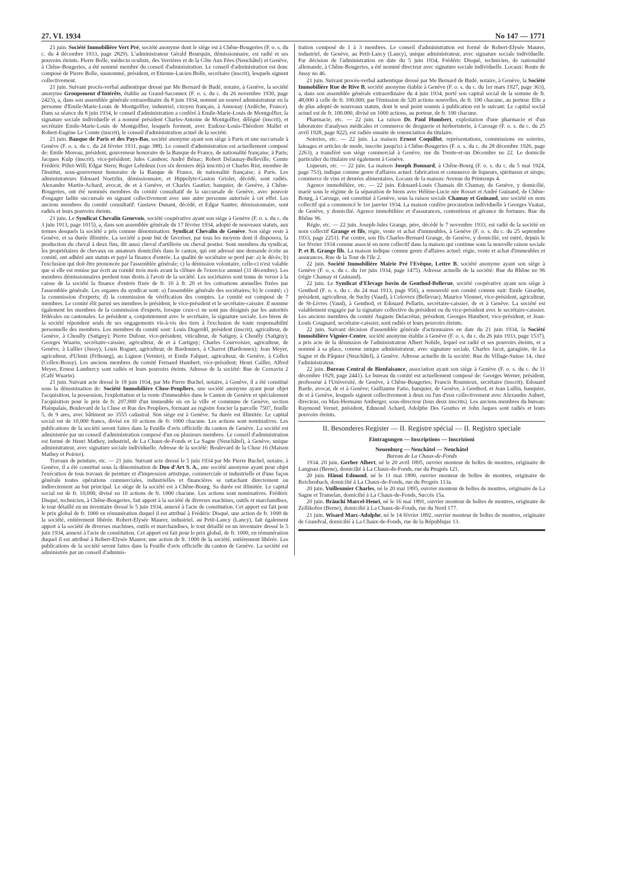27. VI. 1934 No 147 — 1771
21 juin. Société Immobilière Vert Pré, société anonyme dont le siège est à Chêne-Bougeries (F. o. s. du c. du 4 décembre 1933, page 2829). L'administrateur Gérald Bourquin, démissionnaire, est radié et ses pouvoirs éteints. Pierre Bolle, médecin oculiste, des Verrières et de la Côte Aux Fées (Neuchâtel) et Genève, à Chêne-Bougeries, a été nommé membre du conseil d'administration. Le conseil d'administration est donc composé de Pierre Bolle, susnommé, président, et Etienne-Lucien Bolle, secrétaire (inscrit), lesquels signent collectivement.
21 juin. Suivant procès-verbal authentique dressé par Me Bernard de Budé, notaire, à Genève, la société anonyme Groupement d'Intérêts, établie au Grand-Saconnex (F. o. s. du c. du 26 novembre 1930, page 2423), a, dans son assemblée générale extraordinaire du 8 juin 1934, nommé un nouvel administrateur en la personne d'Emile-Marie-Louis de Montgolfier, industriel, citoyen français, à Annonay (Ardèche, France). Dans sa séance du 8 juin 1934, le conseil d'administration a conféré à Emile-Marie-Louis de Montgolfier, la signature sociale individuelle et a nommé président Charles-Antoine de Montgolfier, délégué (inscrit), et secrétaire Emile-Marie-Louis de Montgolfier, lesquels forment, avec Eudoxe-Louis-Théodore Mallet et Robert-Eugène Le Comte (inscrit), le conseil d'administration actuel de la société.
21 juin. Banque de Paris et des Pays-Bas, société anonyme ayant son siège à Paris et une succursale à Genève (F. o. s. du c. du 24 février 1931, page 388). Le conseil d'administration est actuellement composé de: Emile Moreau, président, gouverneur honoraire de la Banque de France, de nationalité française, à Paris; Jacques Kulp (inscrit), vice-président; Jules Cambon; André Bénac; Robert Delaunay-Belleville; Comte Frédéric Pillet-Will; Edgar Stern; Roger Lehideux (ces six derniers déjà inscrits) et Charles Rist, membre de l'Institut, sous-gouverneur honoraire de la Banque de France, de nationalité française, à Paris. Les administrateurs Edouard Noetzlin, démissionnaire, et Hippolyte-Gaston Griolet, décédé, sont radiés. Alexandre Martin-Achard, avocat, de et à Genève, et Charles Gautier, banquier, de Genève, à Chêne-Bougeries, ont été nommés membres du comité consultatif de la succursale de Genève, avec pouvoir d'engager ladite succursale en signant collectivement avec une autre personne autorisée à cet effet. Les anciens membres du comité consultatif: Gustave Dunant, décédé, et Edgar Sautter, démissionnaire, sont radiés et leurs pouvoirs éteints.
21 juin. Le Syndicat Chevalin Genevois, société coopérative ayant son siège à Genève (F. o. s. du c. du 3 juin 1913, page 1015), a, dans son assemblée générale du 17 février 1934, adopté de nouveaux statuts, aux termes desquels la société a pris comme dénomination: Syndicat Chevalin de Genève. Son siège reste à Genève, et sa durée illimitée. La société a pour but de favoriser, par tous les moyens dont il disposera, la production du cheval à deux fins, dit aussi cheval d'artillerie ou cheval postier. Sont membres du syndicat, les propriétaires de chevaux ou amateurs domiciliés dans le canton, qui ont adressé une demande écrite au comité, ont adhéré aux statuts et payé la finance d'entrée. La qualité de sociétaire se perd par: a) le décès; b) l'exclusion qui doit être prononcée par l'assemblée générale; c) la démission volontaire, celle-ci n'est valable que si elle est remise par écrit au comité trois mois avant la clôture de l'exercice annuel (31 décembre). Les membres démissionnaires perdent tous droits à l'avoir de la société. Les sociétaires sont tenus de verser à la caisse de la société la finance d'entrée fixée de fr. 10 à fr. 20 et les cotisations annuelles fixées par l'assemblée générale. Les organes du syndicat sont: a) l'assemblée générale des sociétaires; b) le comité; c) la commission d'experts; d) la commission de vérification des comptes. Le comité est composé de 7 membres. Le comité élit parmi ses membres le président, le vice-président et le secrétaire-caissier. Il nomme également les membres de la commission d'experts, lorsque ceux-ci ne sont pas désignés par les autorités fédérales ou cantonales. Le président a, conjointement avec le secrétaire, la signature sociale. Les biens de la société répondent seuls de ses engagements vis-à-vis des tiers à l'exclusion de toute responsabilité personnelle des membres. Les membres du comité sont: Louis Dugerdil, président (inscrit), agriculteur, de Genève, à Choully (Satigny); Pierre Dufour, vice-président, viticulteur, de Satigny, à Choully (Satigny); Georges Wuarin, secrétaire-caissier, agriculteur, de et à Cartigny; Charles Courvoisier, agriculteur, de Genève, à Lullier (Jussy); Louis Roguet, agriculteur, de Bardonnex, à Charrot (Bardonnex); Jean Meyer, agriculteur, d'Ulmiz (Fribourg), au Lignon (Vernier), et Emile Falquet, agriculteur, de Genève, à Collex (Collex-Bossy). Les anciens membres du comité Fernand Humbert, vice-président; Henri Cailler, Alfred Meyer, Ernest Lambercy sont radiés et leurs pouvoirs éteints. Adresse de la société: Rue de Cornavin 2 (Café Wuarin).
21 juin. Suivant acte dressé le 18 juin 1934, par Me Pierre Buchel, notaire, à Genève, il a été constitué sous la dénomination de: Société Immobilière Cluse-Peupliers, une société anonyme ayant pour objet l'acquisition, la possession, l'exploitation et la vente d'immeubles dans le Canton de Genève et spécialement l'acquisition pour le prix de fr. 207,000 d'un immeuble sis en la ville et commune de Genève, section Plainpalais, Boulevard de la Cluse et Rue des Peupliers, formant au registre foncier la parcelle 7507, feuille 5, de 9 ares, avec bâtiment no 3555 cadastral. Son siège est à Genève. Sa durée est illimitée. Le capital social est de 10,000 francs, divisé en 10 actions de fr. 1000 chacune. Les actions sont nominatives. Les publications de la société seront faites dans la Feuille d'avis officielle du canton de Genève. La société est administrée par un conseil d'administration composé d'un ou plusieurs membres. Le conseil d'administration est formé de Henri Mathey, industriel, de La Chaux-de-Fonds et La Sagne (Neuchâtel), à Genève, unique administrateur, avec signature sociale individuelle. Adresse de la société: Boulevard de la Cluse 16 (Maison Mathey et Poirier).
Travaux de peinture, etc. — 21 juin. Suivant acte dressé le 5 juin 1934 par Me Pierre Buchel, notaire, à Genève, il a été constitué sous la dénomination de Duo d'Art S. A., une société anonyme ayant pour objet l'exécution de tous travaux de peinture et d'impression artistique, commerciale et industrielle et d'une façon générale toutes opérations commerciales, industrielles et financières se rattachant directement ou indirectement au but principal. Le siège de la société est à Chêne-Bourg. Sa durée est illimitée. Le capital social est de fr. 10,000, divisé en 10 actions de fr. 1000 chacune. Les actions sont nominatives. Frédéric Disqué, technicien, à Chêne-Bougeries, fait apport à la société de diverses machines, outils et marchandises, le tout détaillé en un inventaire dressé le 5 juin 1934, annexé à l'acte de constitution. Cet apport est fait pour le prix global de fr. 1000 en rémunération duquel il est attribué à Frédéric Disqué, une action de fr. 1000 de la société, entièrement libérée. Robert-Elysée Maurer, industriel, au Petit-Lancy (Lancy), fait également apport à la société de diverses machines, outils et marchandises, le tout détaillé en un inventaire dressé le 5 juin 1934, annexé à l'acte de constitution. Cet apport est fait pour le prix global, de fr. 1000, en rémunération duquel il est attribué à Robert-Elysée Maurer, une action de fr. 1000 de la société, entièrement libérée. Les publications de la société seront faites dans la Feuille d'avis officielle du canton de Genève. La société est administrée par un conseil d'adminis-
tration composé de 1 à 3 membres. Le conseil d'administration est formé de Robert-Elysée Maurer, industriel, de Genève, au Petit-Lancy (Lancy), unique administrateur, avec signature sociale individuelle. Par décision de l'administration en date du 5 juin 1934, Frédéric Disqué, technicien, de nationalité allemande, à Chêne-Bougeries, a été nommé directeur avec signature sociale individuelle. Locaux: Route de Jussy no 46.
21 juin. Suivant procès-verbal authentique dressé par Me Bernard de Budé, notaire, à Genève, la Société Immobilière Rue de Rive B, société anonyme établie à Genève (F. o. s. du c. du 1er mars 1927, page 363), a, dans son assemblée générale extraordinaire du 4 juin 1934, porté son capital social de la somme de fr. 48,000 à celle de fr. 100,000, par l'émission de 520 actions nouvelles, de fr. 100 chacune, au porteur. Elle a de plus adopté de nouveaux statuts, dont le seul point soumis à publication est le suivant: Le capital social actuel est de fr. 100.000, divisé en 1000 actions, au porteur, de fr. 100 chacune.
Pharmacie, etc. — 22 juin. La raison Dr. Paul Humbert, exploitation d'une pharmacie et d'un laboratoire d'analyses médicales et commerce de droguerie et herboristerie, à Carouge (F. o. s. du c. du 25 avril 1928, page 822), est radiée ensuite de renonciation du titulaire.
Soieries, etc. — 22 juin. La maison Ernest Coquillot, représentations, commissions en soieries, lainages et articles de mode, inscrite jusqu'ici à Chêne-Bougeries (F. o. s. du c. du 28 décembre 1926, page 2263), a transféré son siège commercial à Genève, rue du Trente-et-un Décembre no 22. Le domicile particulier du titulaire est également à Genève.
Liqueurs, etc. — 22 juin. La maison Joseph Bonnard, à Chêne-Bourg (F. o. s. du c. du 5 mai 1924, page 753), indique comme genre d'affaires actuel: fabrication et commerce de liqueurs, spiritueux et sirops; commerce de vins et denrées alimentaires. Locaux de la maison: Avenue du Printemps 4.
Agence immobilière, etc. — 22 juin. Edouard-Louis Chamais dit Chamay, de Genève, y domicilié, marié sous le régime de la séparation de biens avec Hélène-Lucie née Rosset et André Guinand, de Chêne-Bourg, à Carouge, ont constitué à Genève, sous la raison sociale Chamay et Guinand, une société en nom collectif qui a commencé le 1er janvier 1934. La maison confère procuration individuelle à Georges Vuataz, de Genève, y domicilié. Agence immobilière et d'assurances, contentieux et gérance de fortunes. Rue du Rhône 96.
Régie, etc. — 22 juin. Joseph-Jules Grange, père, décédé le 7 novembre 1933, est radié de la société en nom collectif Grange et fils, régie, vente et achat d'immeubles, à Genève (F. o. s. du c. du 25 septembre 1933, page 2251). Par contre, son fils Charles-Bernard Grange, de Genève, y domicilié, est entré, depuis le 1er février 1934 comme associé en nom collectif dans la maison qui continue sous la nouvelle raison sociale P. et B. Grange fils. La maison indique comme genre d'affaires actuel: régie, vente et achat d'immeubles et assurances. Rue de la Tour de l'Ile 2.
22 juin. Société Immobilière Mairie Pré l'Evêque, Lettre B, société anonyme ayant son siège à Genève (F. o. s. du c. du 1er juin 1934, page 1475). Adresse actuelle de la société: Rue du Rhône no 96 (régie Chamay et Guinand).
22 juin. Le Syndicat d'Elevage bovin de Genthod-Bellevue, société coopérative ayant son siège à Genthod (F. o. s. du c. du 24 mai 1913, page 956), a renouvelé son comité comme suit: Emile Girardet, président, agriculteur, de Suchy (Vaud), à Colovrex (Bellevue); Maurice Vionnet, vice-président, agriculteur, de St-Livres (Vaud), à Genthod, et Edouard Pellarin, secrétaire-caissier, de et à Genève. La société est valablement engagée par la signature collective du président ou du vice-président avec le secrétaire-caissier. Les anciens membres du comité Auguste Delacrétaz, président, Georges Humbert, vice-président, et Jean-Louis Cougnard, secrétaire-caissier, sont radiés et leurs pouvoirs éteints.
22 juin. Suivant décision d'assemblée générale d'actionnaires en date du 21 juin 1934, la Société Immobilière Vignier-Centre, société anonyme établie à Genève (F. o. s. du c. du 26 juin 1933, page 1537), a pris acte de la démission de l'administrateur Albert Nobile, lequel est radié et ses pouvoirs éteints, et a nommé à sa place, comme unique administrateur, avec signature sociale, Charles Jacot, garagiste, de La Sagne et du Pâquier (Neuchâtel), à Genève. Adresse actuelle de la société: Rue du Village-Suisse 14, chez l'administrateur.
22 juin. Bureau Central de Bienfaisance, association ayant son siège à Genève (F. o. s. du c. du 11 décembre 1929, page 2441). Le bureau du comité est actuellement composé de: Georges Werner, président, professeur à l'Université, de Genève, à Chêne-Bougeries; Francis Roumieux, secrétaire (inscrit); Edouard Barde, avocat, de et à Genève; Guillaume Fatio, banquier, de Genève, à Genthod, et Jean Lullin, banquier, de et à Genève, lesquels signent collectivement à deux ou l'un d'eux collectivement avec Alexandre Aubert, directeur, ou Max-Hermann Amberger, sous-directeur (tous deux inscrits). Les anciens membres du bureau: Raymond Vernet, président, Edmond Achard, Adolphe Des Gouttes et John Jaques sont radiés et leurs pouvoirs éteints.
II. Besonderes Register — II. Registre spécial — II. Registro speciale
Eintragungen — Inscriptions — Inscrizioni
Neuenburg — Neuchâtel — Neuchâtel
Bureau de La Chaux-de-Fonds
1934. 20 juin. Gerber Albert, né le 20 avril 1895, ouvrier monteur de boîtes de montres, originaire de Langnau (Berne), domicilié à La Chaux-de-Fonds, rue du Progrès 121.
20 juin. Hänni Edmond, né le 11 mai 1890, ouvrier monteur de boîtes de montres, originaire de Reichenbach, domicilié à La Chaux-de-Fonds, rue du Progrès 113a.
20 juin. Vuilleumier Charles, né le 20 mai 1895, ouvrier monteur de boîtes de montres, originaire de La Sagne et Tramelan, domicilié à La Chaux-de-Fonds, Succès 15a.
20 juin. Bräuchi Marcel-Henri, né le 16 mai 1891, ouvrier monteur de boîtes de montres, originaire de Zollikofen (Berne), domicilié à La Chaux-de-Fonds, rue du Nord 177.
21 juin. Wisard Marc-Adolphe, né le 14 février 1892, ouvrier monteur de boîtes de montres, originaire de Grandval, domicilié à La Chaux-de-Fonds, rue de la République 13.